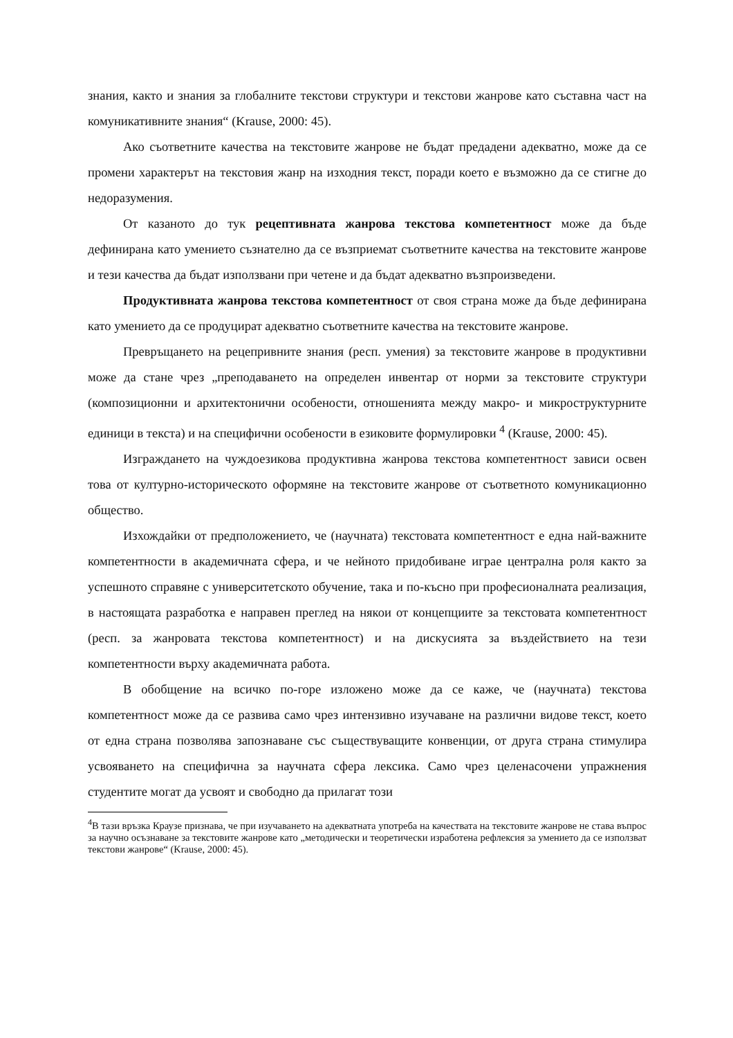знания, както и знания за глобалните текстови структури и текстови жанрове като съставна част на комуникативните знания“ (Krause, 2000: 45).
Ако съответните качества на текстовите жанрове не бъдат предадени адекватно, може да се промени характерът на текстовия жанр на изходния текст, поради което е възможно да се стигне до недоразумения.
От казаното до тук рецептивната жанрова текстова компетентност може да бъде дефинирана като умението съзнателно да се възприемат съответните качества на текстовите жанрове и тези качества да бъдат използвани при четене и да бъдат адекватно възпроизведени.
Продуктивната жанрова текстова компетентност от своя страна може да бъде дефинирана като умението да се продуцират адекватно съответните качества на текстовите жанрове.
Превръщането на рецепривните знания (респ. умения) за текстовите жанрове в продуктивни може да стане чрез „преподаването на определен инвентар от норми за текстовите структури (композиционни и архитектонични особености, отношенията между макро- и микроструктурните единици в текста) и на специфични особености в езиковите формулировки <sup>4</sup> (Krause, 2000: 45).
Изграждането на чуждоезикова продуктивна жанрова текстова компетентност зависи освен това от културно-историческото оформяне на текстовите жанрове от съответното комуникационно общество.
Изхождайки от предположението, че (научната) текстовата компетентност е една най-важните компетентности в академичната сфера, и че нейното придобиване играе централна роля както за успешното справяне с университетското обучение, така и по-късно при професионалната реализация, в настоящата разработка е направен преглед на някои от концепциите за текстовата компетентност (респ. за жанровата текстова компетентност) и на дискусията за въздействието на тези компетентности върху академичната работа.
В обобщение на всичко по-горе изложено може да се каже, че (научната) текстова компетентност може да се развива само чрез интензивно изучаване на различни видове текст, което от една страна позволява запознаване със съществуващите конвенции, от друга страна стимулира усвояването на специфична за научната сфера лексика. Само чрез целенасочени упражнения студентите могат да усвоят и свободно да прилагат този
<sup>4</sup> В тази връзка Краузе признава, че при изучаването на адекватната употреба на качествата на текстовите жанрове не става въпрос за научно осъзнаване за текстовите жанрове като „методически и теоретически изработена рефлексия за умението да се използват текстови жанрове“ (Krause, 2000: 45).